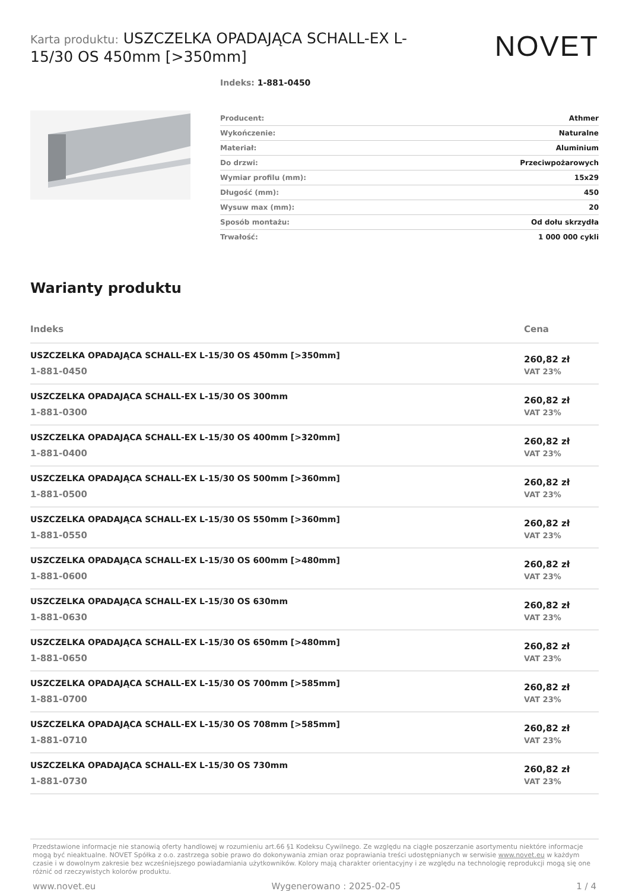Karta produktu: USZCZELKA OPADAJĄCA SCHALL-EX L-15/30 OS 450mm [>350mm]
NOVET
Indeks: 1-881-0450
| Producent: | Athmer |
| Wykończenie: | Naturalne |
| Materiał: | Aluminium |
| Do drzwi: | Przeciwpożarowych |
| Wymiar profilu (mm): | 15x29 |
| Długość (mm): | 450 |
| Wysuw max (mm): | 20 |
| Sposób montażu: | Od dołu skrzydła |
| Trwałość: | 1 000 000 cykli |
Warianty produktu
| Indeks | Cena |
| --- | --- |
| USZCZELKA OPADAJĄCA SCHALL-EX L-15/30 OS 450mm [>350mm] 1-881-0450 | 260,82 zł VAT 23% |
| USZCZELKA OPADAJĄCA SCHALL-EX L-15/30 OS 300mm 1-881-0300 | 260,82 zł VAT 23% |
| USZCZELKA OPADAJĄCA SCHALL-EX L-15/30 OS 400mm [>320mm] 1-881-0400 | 260,82 zł VAT 23% |
| USZCZELKA OPADAJĄCA SCHALL-EX L-15/30 OS 500mm [>360mm] 1-881-0500 | 260,82 zł VAT 23% |
| USZCZELKA OPADAJĄCA SCHALL-EX L-15/30 OS 550mm [>360mm] 1-881-0550 | 260,82 zł VAT 23% |
| USZCZELKA OPADAJĄCA SCHALL-EX L-15/30 OS 600mm [>480mm] 1-881-0600 | 260,82 zł VAT 23% |
| USZCZELKA OPADAJĄCA SCHALL-EX L-15/30 OS 630mm 1-881-0630 | 260,82 zł VAT 23% |
| USZCZELKA OPADAJĄCA SCHALL-EX L-15/30 OS 650mm [>480mm] 1-881-0650 | 260,82 zł VAT 23% |
| USZCZELKA OPADAJĄCA SCHALL-EX L-15/30 OS 700mm [>585mm] 1-881-0700 | 260,82 zł VAT 23% |
| USZCZELKA OPADAJĄCA SCHALL-EX L-15/30 OS 708mm [>585mm] 1-881-0710 | 260,82 zł VAT 23% |
| USZCZELKA OPADAJĄCA SCHALL-EX L-15/30 OS 730mm 1-881-0730 | 260,82 zł VAT 23% |
Przedstawione informacje nie stanowią oferty handlowej w rozumieniu art.66 §1 Kodeksu Cywilnego. Ze względu na ciągłe poszerzanie asortymentu niektóre informacje mogą być nieaktualne. NOVET Spółka z o.o. zastrzega sobie prawo do dokonywania zmian oraz poprawiania treści udostępnianych w serwisie www.novet.eu w każdym czasie i w dowolnym zakresie bez wcześniejszego powiadamiania użytkowników. Kolory mają charakter orientacyjny i ze względu na technologię reprodukcji mogą się one różnić od rzeczywistych kolorów produktu.
www.novet.eu Wygenerowano : 2025-02-05 1 / 4